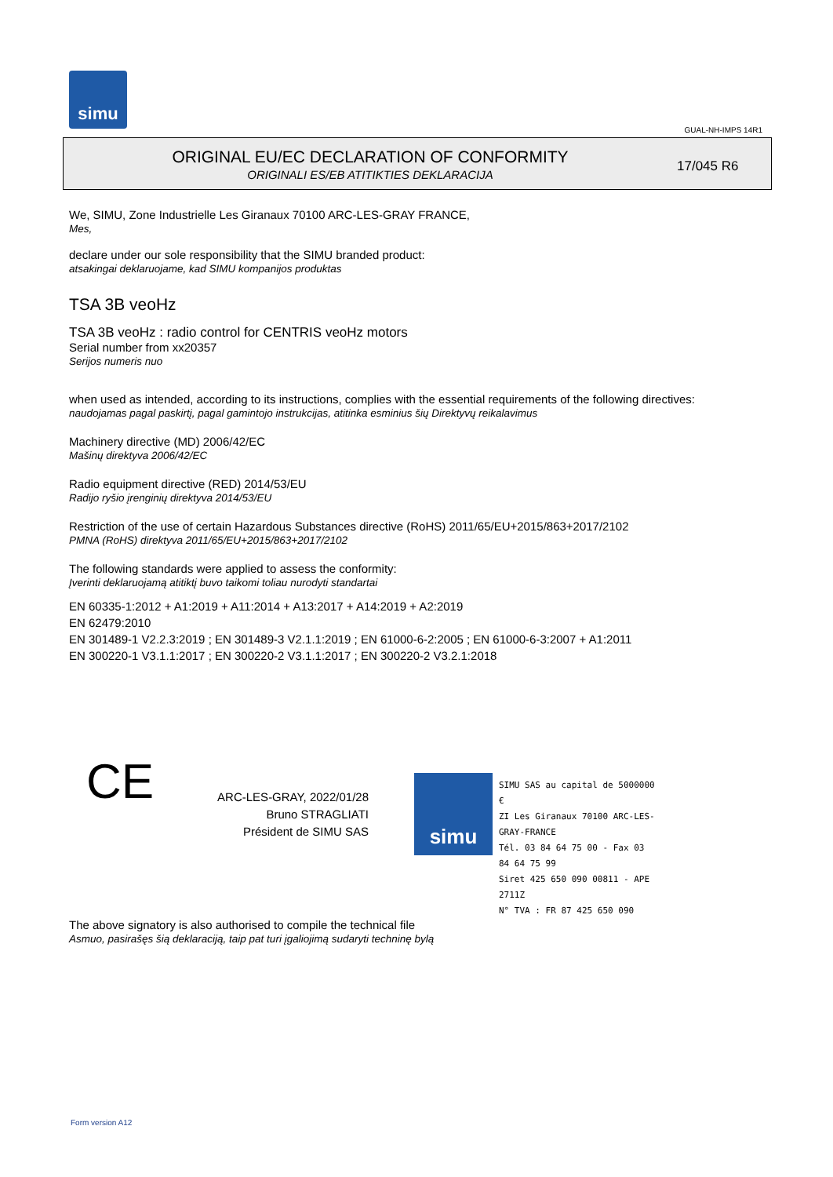simu
GUAL-NH-IMPS 14R1
ORIGINAL EU/EC DECLARATION OF CONFORMITY
ORIGINALI ES/EB ATITIKTIES DEKLARACIJA
17/045 R6
We, SIMU, Zone Industrielle Les Giranaux 70100 ARC-LES-GRAY FRANCE,
Mes,
declare under our sole responsibility that the SIMU branded product:
atsakingai deklaruojame, kad SIMU kompanijos produktas
TSA 3B veoHz
TSA 3B veoHz : radio control for CENTRIS veoHz motors
Serial number from xx20357
Serijos numeris nuo
when used as intended, according to its instructions, complies with the essential requirements of the following directives:
naudojamas pagal paskirtį, pagal gamintojo instrukcijas, atitinka esminius šių Direktyvų reikalavimus
Machinery directive (MD) 2006/42/EC
Mašinų direktyva 2006/42/EC
Radio equipment directive (RED) 2014/53/EU
Radijo ryšio įrenginių direktyva 2014/53/EU
Restriction of the use of certain Hazardous Substances directive (RoHS) 2011/65/EU+2015/863+2017/2102
PMNA (RoHS) direktyva 2011/65/EU+2015/863+2017/2102
The following standards were applied to assess the conformity:
Įverinti deklaruojamą atitiktį buvo taikomi toliau nurodyti standartai
EN 60335-1:2012 + A1:2019 + A11:2014 + A13:2017 + A14:2019 + A2:2019
EN 62479:2010
EN 301489-1 V2.2.3:2019 ; EN 301489-3 V2.1.1:2019 ; EN 61000-6-2:2005 ; EN 61000-6-3:2007 + A1:2011
EN 300220-1 V3.1.1:2017 ; EN 300220-2 V3.1.1:2017 ; EN 300220-2 V3.2.1:2018
CE
ARC-LES-GRAY, 2022/01/28
Bruno STRAGLIATI
Président de SIMU SAS
simu
SIMU SAS au capital de 5000000 €
ZI Les Giranaux 70100 ARC-LES-GRAY-FRANCE
Tél. 03 84 64 75 00 - Fax 03 84 64 75 99
Siret 425 650 090 00811 - APE 2711Z
N° TVA : FR 87 425 650 090
The above signatory is also authorised to compile the technical file
Asmuo, pasirašęs šią deklaraciją, taip pat turi įgaliojimą sudaryti techninę bylą
Form version A12